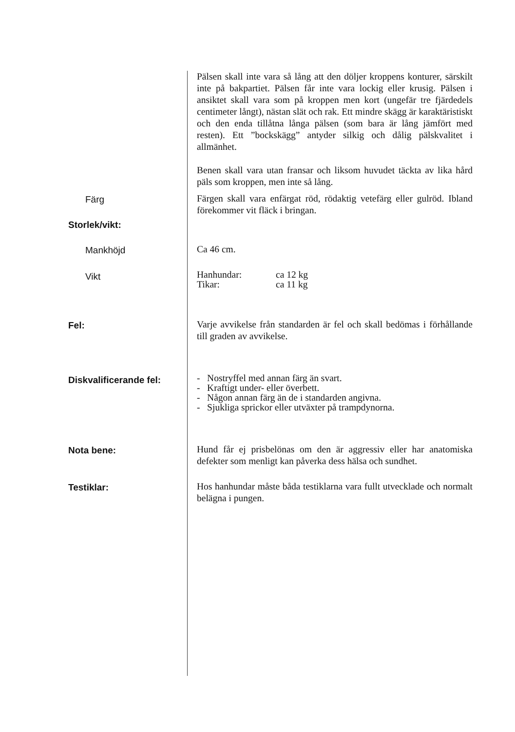Pälsen skall inte vara så lång att den döljer kroppens konturer, särskilt inte på bakpartiet. Pälsen får inte vara lockig eller krusig. Pälsen i ansiktet skall vara som på kroppen men kort (ungefär tre fjärdedels centimeter långt), nästan slät och rak. Ett mindre skägg är karaktäristiskt och den enda tillåtna långa pälsen (som bara är lång jämfört med resten). Ett ”bockskägg” antyder silkig och dålig pälskvalitet i allmänhet.
Benen skall vara utan fransar och liksom huvudet täckta av lika hård päls som kroppen, men inte så lång.
Färg
Färgen skall vara enfärgat röd, rödaktig vetefärg eller gulröd. Ibland förekommer vit fläck i bringan.
Storlek/vikt:
Mankhöjd
Ca 46 cm.
Vikt
| Hanhundar: | ca 12 kg |
| Tikar: | ca 11 kg |
Fel:
Varje avvikelse från standarden är fel och skall bedömas i förhållande till graden av avvikelse.
Diskvalificerande fel:
- Nostryffel med annan färg än svart.
- Kraftigt under- eller överbett.
- Någon annan färg än de i standarden angivna.
- Sjukliga sprickor eller utväxter på trampdynorna.
Nota bene:
Hund får ej prisbelönas om den är aggressiv eller har anatomiska defekter som menligt kan påverka dess hälsa och sundhet.
Testiklar:
Hos hanhundar måste båda testiklarna vara fullt utvecklade och normalt belägna i pungen.